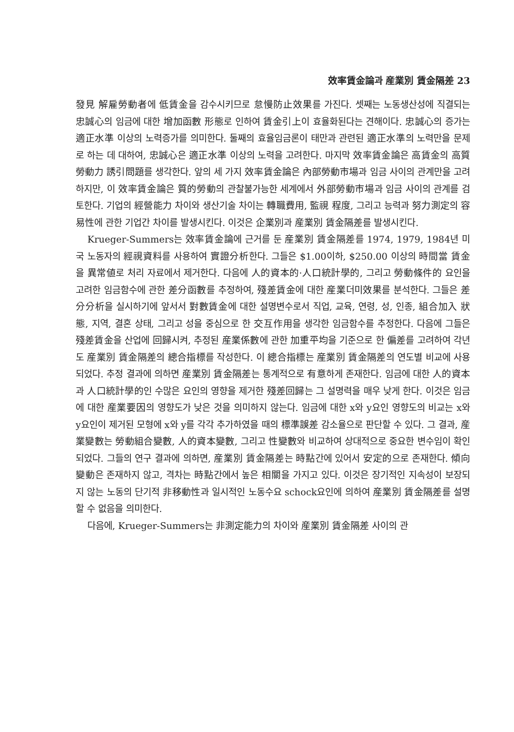效率賃金論과 産業別 賃金隔差 23
發見 解雇勞動者에 低賃金을 감수시키므로 怠慢防止效果를 가진다. 셋째는 노동생산성에 직결되는 忠誠心의 임금에 대한 增加函數 形態로 인하여 賃金引上이 효율화된다는 견해이다. 忠誠心의 증가는 適正水準 이상의 노력증가를 의미한다. 둘째의 효율임금론이 태만과 관련된 適正水準의 노력만을 문제로 하는 데 대하여, 忠誠心은 適正水準 이상의 노력을 고려한다. 마지막 效率賃金論은 高賃金의 高質勞動力 誘引問題를 생각한다. 앞의 세 가지 效率賃金論은 內部勞動市場과 임금 사이의 관계만을 고려하지만, 이 效率賃金論은 質的勞動의 관찰불가능한 세계에서 外部勞動市場과 임금 사이의 관계를 검토한다. 기업의 經營能力 차이와 생산기술 차이는 轉職費用, 監視 程度, 그리고 능력과 努力測定의 容易性에 관한 기업간 차이를 발생시킨다. 이것은 企業別과 産業別 賃金隔差를 발생시킨다.
Krueger-Summers는 效率賃金論에 근거를 둔 産業別 賃金隔差를 1974, 1979, 1984년 미국 노동자의 經視資料를 사용하여 實證分析한다. 그들은 $1.00이하, $250.00 이상의 時間當 賃金을 異常値로 처리 자료에서 제거한다. 다음에 人的資本的·人口統計學的, 그리고 勞動條件的 요인을 고려한 임금함수에 관한 差分函數를 추정하여, 殘差賃金에 대한 産業더미效果를 분석한다. 그들은 差分分析을 실시하기에 앞서서 對數賃金에 대한 설명변수로서 직업, 교육, 연령, 성, 인종, 組合加入 狀態, 지역, 결혼 상태, 그리고 성을 중심으로 한 交互作用을 생각한 임금함수를 추정한다. 다음에 그들은 殘差賃金을 산업에 回歸시켜, 추정된 産業係數에 관한 加重平均을 기준으로 한 偏差를 고려하여 각년도 産業別 賃金隔差의 總合指標를 작성한다. 이 總合指標는 産業別 賃金隔差의 연도별 비교에 사용되었다. 추정 결과에 의하면 産業別 賃金隔差는 통계적으로 有意하게 존재한다. 임금에 대한 人的資本과 人口統計學的인 수많은 요인의 영향을 제거한 殘差回歸는 그 설명력을 매우 낮게 한다. 이것은 임금에 대한 産業要因의 영향도가 낮은 것을 의미하지 않는다. 임금에 대한 x와 y요인 영향도의 비교는 x와 y요인이 제거된 모형에 x와 y를 각각 추가하였을 때의 標準誤差 감소율으로 판단할 수 있다. 그 결과, 産業變數는 勞動組合變數, 人的資本變數, 그리고 性變數와 비교하여 상대적으로 중요한 변수임이 확인되었다. 그들의 연구 결과에 의하면, 産業別 賃金隔差는 時點간에 있어서 安定的으로 존재한다. 傾向變動은 존재하지 않고, 격차는 時點간에서 높은 相關을 가지고 있다. 이것은 장기적인 지속성이 보장되지 않는 노동의 단기적 非移動性과 일시적인 노동수요 schock요인에 의하여 産業別 賃金隔差를 설명할 수 없음을 의미한다.
다음에, Krueger-Summers는 非測定能力의 차이와 産業別 賃金隔差 사이의 관